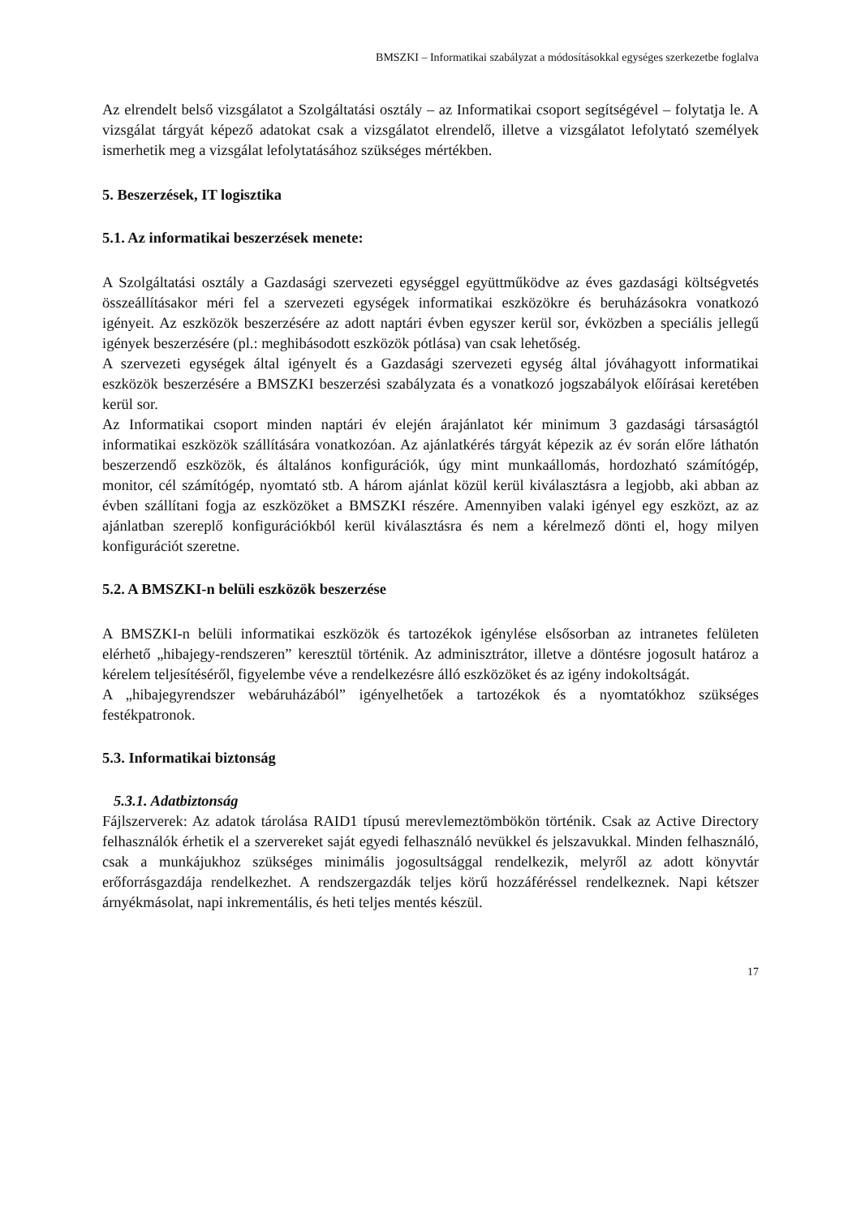BMSZKI – Informatikai szabályzat a módosításokkal egységes szerkezetbe foglalva
Az elrendelt belső vizsgálatot a Szolgáltatási osztály – az Informatikai csoport segítségével – folytatja le. A vizsgálat tárgyát képező adatokat csak a vizsgálatot elrendelő, illetve a vizsgálatot lefolytató személyek ismerhetik meg a vizsgálat lefolytatásához szükséges mértékben.
5. Beszerzések, IT logisztika
5.1. Az informatikai beszerzések menete:
A Szolgáltatási osztály a Gazdasági szervezeti egységgel együttműködve az éves gazdasági költségvetés összeállításakor méri fel a szervezeti egységek informatikai eszközökre és beruházásokra vonatkozó igényeit. Az eszközök beszerzésére az adott naptári évben egyszer kerül sor, évközben a speciális jellegű igények beszerzésére (pl.: meghibásodott eszközök pótlása) van csak lehetőség.
A szervezeti egységek által igényelt és a Gazdasági szervezeti egység által jóváhagyott informatikai eszközök beszerzésére a BMSZKI beszerzési szabályzata és a vonatkozó jogszabályok előírásai keretében kerül sor.
Az Informatikai csoport minden naptári év elején árajánlatot kér minimum 3 gazdasági társaságtól informatikai eszközök szállítására vonatkozóan. Az ajánlatkérés tárgyát képezik az év során előre láthatón beszerzendő eszközök, és általános konfigurációk, úgy mint munkaállomás, hordozható számítógép, monitor, cél számítógép, nyomtató stb. A három ajánlat közül kerül kiválasztásra a legjobb, aki abban az évben szállítani fogja az eszközöket a BMSZKI részére. Amennyiben valaki igényel egy eszközt, az az ajánlatban szereplő konfigurációkból kerül kiválasztásra és nem a kérelmező dönti el, hogy milyen konfigurációt szeretne.
5.2. A BMSZKI-n belüli eszközök beszerzése
A BMSZKI-n belüli informatikai eszközök és tartozékok igénylése elsősorban az intranetes felületen elérhető „hibajegy-rendszeren” keresztül történik. Az adminisztrátor, illetve a döntésre jogosult határoz a kérelem teljesítéséről, figyelembe véve a rendelkezésre álló eszközöket és az igény indokoltságát.
A „hibajegyrendszer webáruházából” igényelhetőek a tartozékok és a nyomtatókhoz szükséges festékpatronok.
5.3. Informatikai biztonság
5.3.1. Adatbiztonság
Fájlszerverek: Az adatok tárolása RAID1 típusú merevlemeztömbökön történik. Csak az Active Directory felhasználók érhetik el a szervereket saját egyedi felhasználó nevükkel és jelszavukkal. Minden felhasználó, csak a munkájukhoz szükséges minimális jogosultsággal rendelkezik, melyről az adott könyvtár erőforrásgazdája rendelkezhet. A rendszergazdák teljes körű hozzáféréssel rendelkeznek. Napi kétszer árnyékmásolat, napi inkrementális, és heti teljes mentés készül.
17